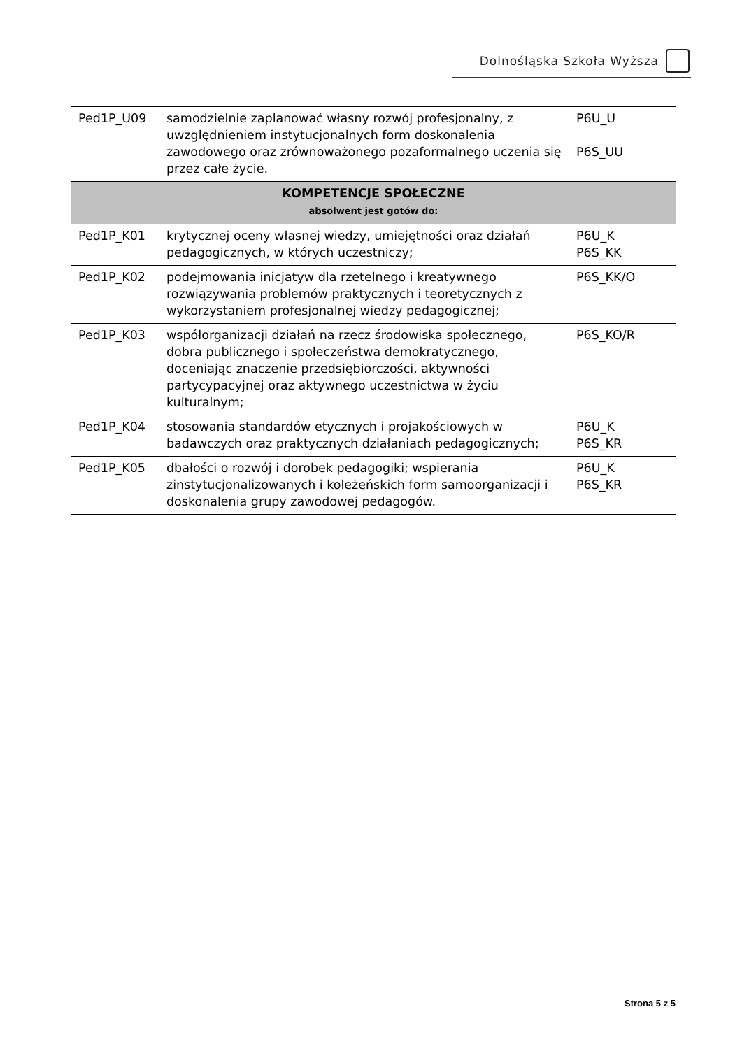Dolnośląska Szkoła Wyższa
| Ped1P_U09 | samodzielnie zaplanować własny rozwój profesjonalny, z uwzględnieniem instytucjonalnych form doskonalenia zawodowego oraz zrównoważonego pozaformalnego uczenia się przez całe życie. | P6U_U P6S_UU |
| KOMPETENCJE SPOŁECZNE absolwent jest gotów do: | | |
| Ped1P_K01 | krytycznej oceny własnej wiedzy, umiejętności oraz działań pedagogicznych, w których uczestniczy; | P6U_K P6S_KK |
| Ped1P_K02 | podejmowania inicjatyw dla rzetelnego i kreatywnego rozwiązywania problemów praktycznych i teoretycznych z wykorzystaniem profesjonalnej wiedzy pedagogicznej; | P6S_KK/O |
| Ped1P_K03 | współorganizacji działań na rzecz środowiska społecznego, dobra publicznego i społeczeństwa demokratycznego, doceniając znaczenie przedsiębiorczości, aktywności partycypacyjnej oraz aktywnego uczestnictwa w życiu kulturalnym; | P6S_KO/R |
| Ped1P_K04 | stosowania standardów etycznych i projakościowych w badawczych oraz praktycznych działaniach pedagogicznych; | P6U_K P6S_KR |
| Ped1P_K05 | dbałości o rozwój i dorobek pedagogiki; wspierania zinstytucjonalizowanych i koleżeńskich form samoorganizacji i doskonalenia grupy zawodowej pedagogów. | P6U_K P6S_KR |
Strona 5 z 5